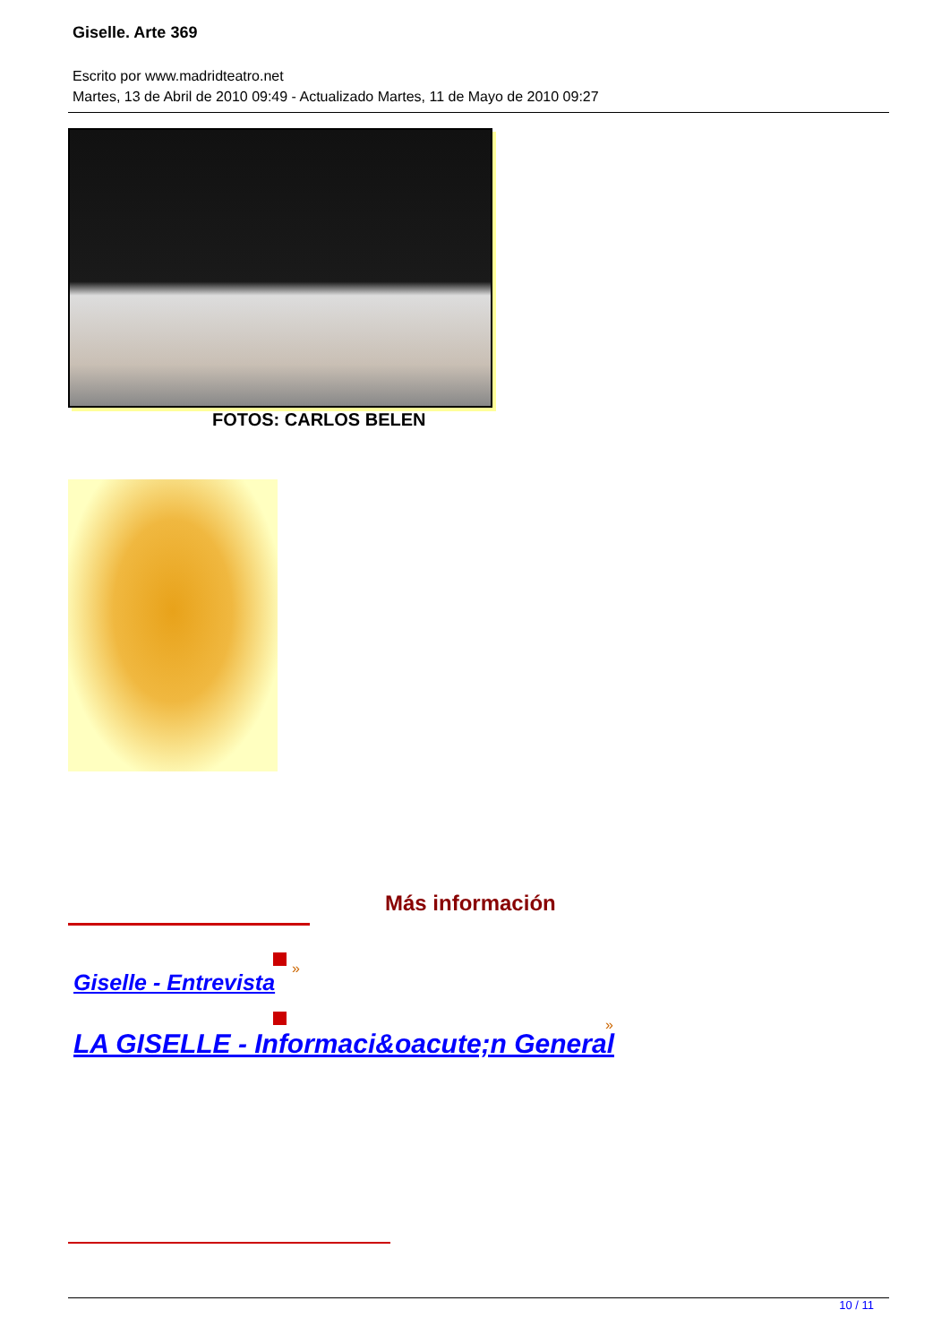Giselle. Arte 369
Escrito por www.madridteatro.net
Martes, 13 de Abril de 2010 09:49 - Actualizado Martes, 11 de Mayo de 2010 09:27
FOTOS: CARLOS BELEN
Más información
Giselle - Entrevista
»
LA GISELLE - Informaci&oacute;n General
»
10 / 11